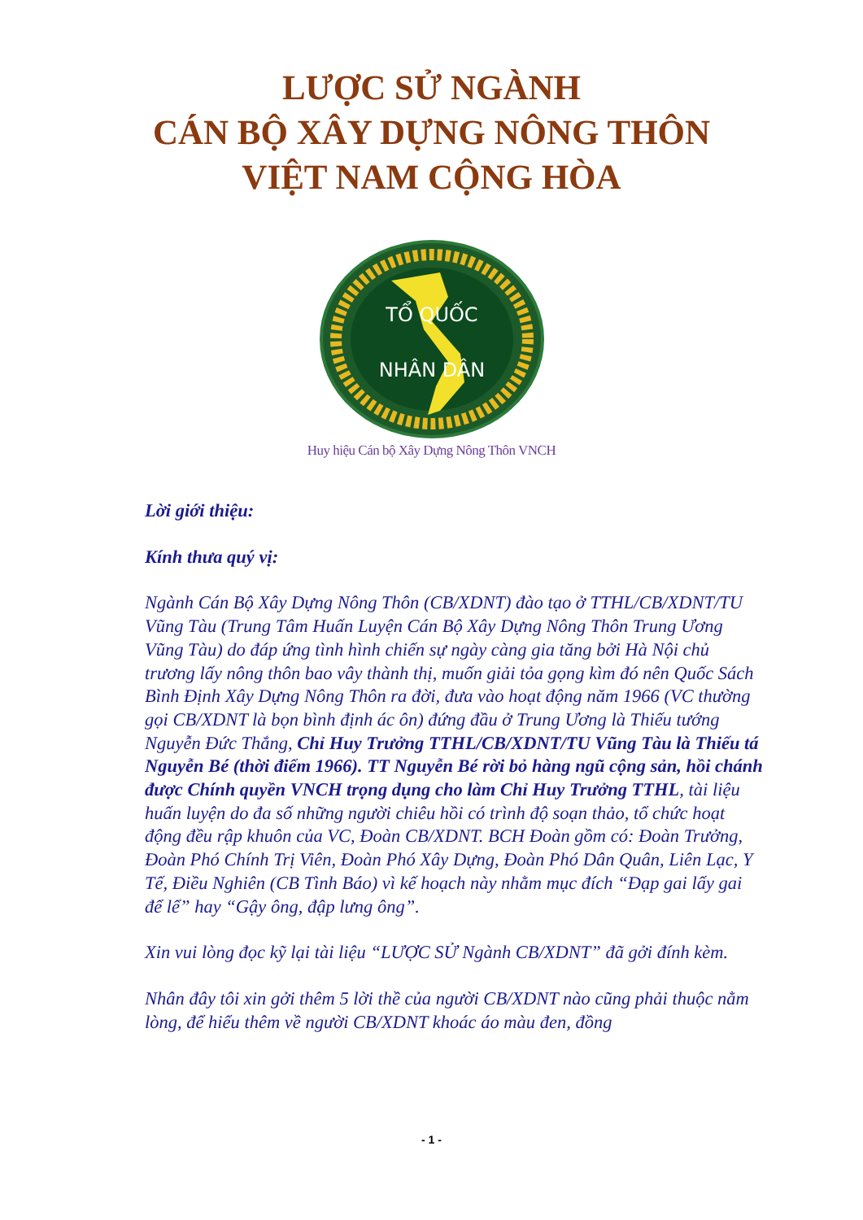LƯỢC SỬ NGÀNH
CÁN BỘ XÂY DỰNG NÔNG THÔN
VIỆT NAM CỘNG HÒA
TỔ QUỐC
NHÂN DÂN
Huy hiệu Cán bộ Xây Dựng Nông Thôn VNCH
Lời giới thiệu:
Kính thưa quý vị:
Ngành Cán Bộ Xây Dựng Nông Thôn (CB/XDNT) đào tạo ở TTHL/CB/XDNT/TU Vũng Tàu (Trung Tâm Huấn Luyện Cán Bộ Xây Dựng Nông Thôn Trung Ương Vũng Tàu) do đáp ứng tình hình chiến sự ngày càng gia tăng bởi Hà Nội chủ trương lấy nông thôn bao vây thành thị, muốn giải tỏa gọng kìm đó nên Quốc Sách Bình Định Xây Dựng Nông Thôn ra đời, đưa vào hoạt động năm 1966 (VC thường gọi CB/XDNT là bọn bình định ác ôn) đứng đầu ở Trung Ương là Thiếu tướng Nguyễn Đức Thắng, Chỉ Huy Trưởng TTHL/CB/XDNT/TU Vũng Tàu là Thiếu tá Nguyễn Bé (thời điểm 1966). TT Nguyễn Bé rời bỏ hàng ngũ cộng sản, hồi chánh được Chính quyền VNCH trọng dụng cho làm Chỉ Huy Trưởng TTHL, tài liệu huấn luyện do đa số những người chiêu hồi có trình độ soạn thảo, tổ chức hoạt động đều rập khuôn của VC, Đoàn CB/XDNT. BCH Đoàn gồm có: Đoàn Trưởng, Đoàn Phó Chính Trị Viên, Đoàn Phó Xây Dựng, Đoàn Phó Dân Quân, Liên Lạc, Y Tế, Điều Nghiên (CB Tình Báo) vì kế hoạch này nhằm mục đích “Đạp gai lấy gai để lể” hay “Gậy ông, đập lưng ông”.
Xin vui lòng đọc kỹ lại tài liệu “LƯỢC SỬ Ngành CB/XDNT” đã gởi đính kèm.
Nhân đây tôi xin gởi thêm 5 lời thề của người CB/XDNT nào cũng phải thuộc nằm lòng, để hiểu thêm về người CB/XDNT khoác áo màu đen, đồng
- 1 -